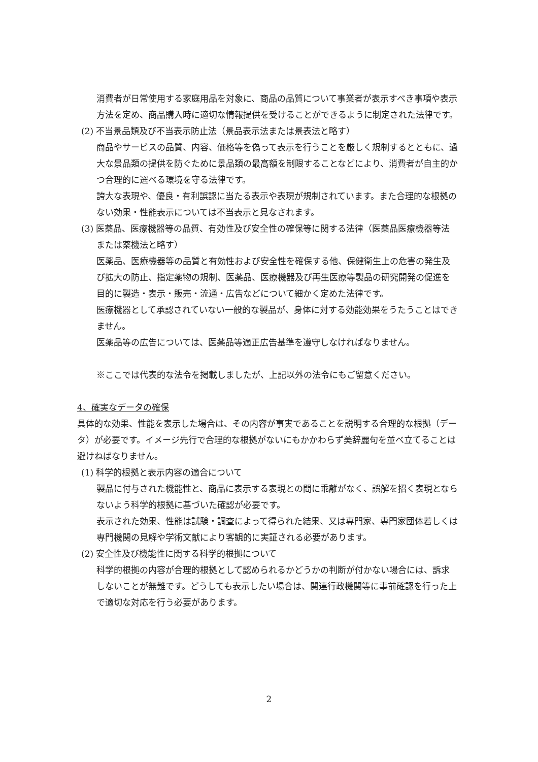消費者が日常使用する家庭用品を対象に、商品の品質について事業者が表示すべき事項や表示方法を定め、商品購入時に適切な情報提供を受けることができるように制定された法律です。
(2) 不当景品類及び不当表示防止法（景品表示法または景表法と略す）
商品やサービスの品質、内容、価格等を偽って表示を行うことを厳しく規制するとともに、過大な景品類の提供を防ぐために景品類の最高額を制限することなどにより、消費者が自主的かつ合理的に選べる環境を守る法律です。
誇大な表現や、優良・有利誤認に当たる表示や表現が規制されています。また合理的な根拠のない効果・性能表示については不当表示と見なされます。
(3) 医薬品、医療機器等の品質、有効性及び安全性の確保等に関する法律（医薬品医療機器等法または薬機法と略す）
医薬品、医療機器等の品質と有効性および安全性を確保する他、保健衛生上の危害の発生及び拡大の防止、指定薬物の規制、医薬品、医療機器及び再生医療等製品の研究開発の促進を目的に製造・表示・販売・流通・広告などについて細かく定めた法律です。
医療機器として承認されていない一般的な製品が、身体に対する効能効果をうたうことはできません。
医薬品等の広告については、医薬品等適正広告基準を遵守しなければなりません。
※ここでは代表的な法令を掲載しましたが、上記以外の法令にもご留意ください。
4、確実なデータの確保
具体的な効果、性能を表示した場合は、その内容が事実であることを説明する合理的な根拠（データ）が必要です。イメージ先行で合理的な根拠がないにもかかわらず美辞麗句を並べ立てることは避けねばなりません。
(1) 科学的根拠と表示内容の適合について
製品に付与された機能性と、商品に表示する表現との間に乖離がなく、誤解を招く表現とならないよう科学的根拠に基づいた確認が必要です。
表示された効果、性能は試験・調査によって得られた結果、又は専門家、専門家団体若しくは専門機関の見解や学術文献により客観的に実証される必要があります。
(2) 安全性及び機能性に関する科学的根拠について
科学的根拠の内容が合理的根拠として認められるかどうかの判断が付かない場合には、訴求しないことが無難です。どうしても表示したい場合は、関連行政機関等に事前確認を行った上で適切な対応を行う必要があります。
2